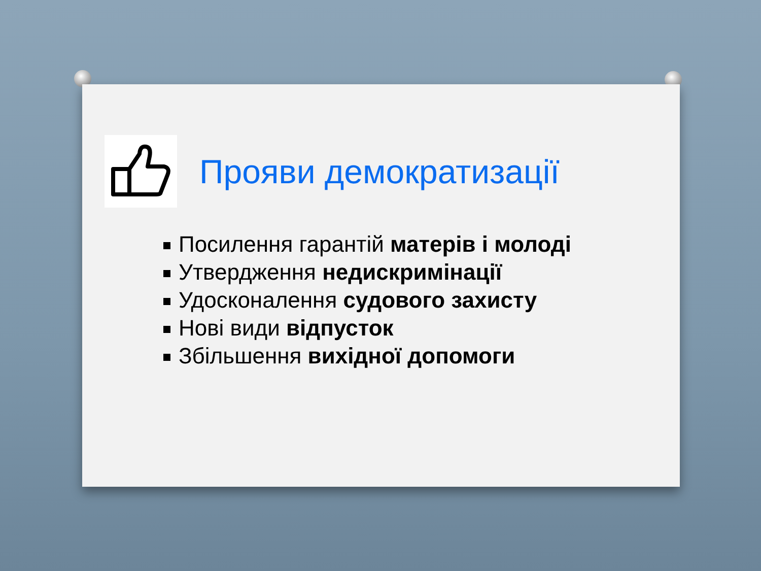Прояви демократизації
Посилення гарантій матерів і молоді
Утвердження недискримінації
Удосконалення судового захисту
Нові види відпусток
Збільшення вихідної допомоги